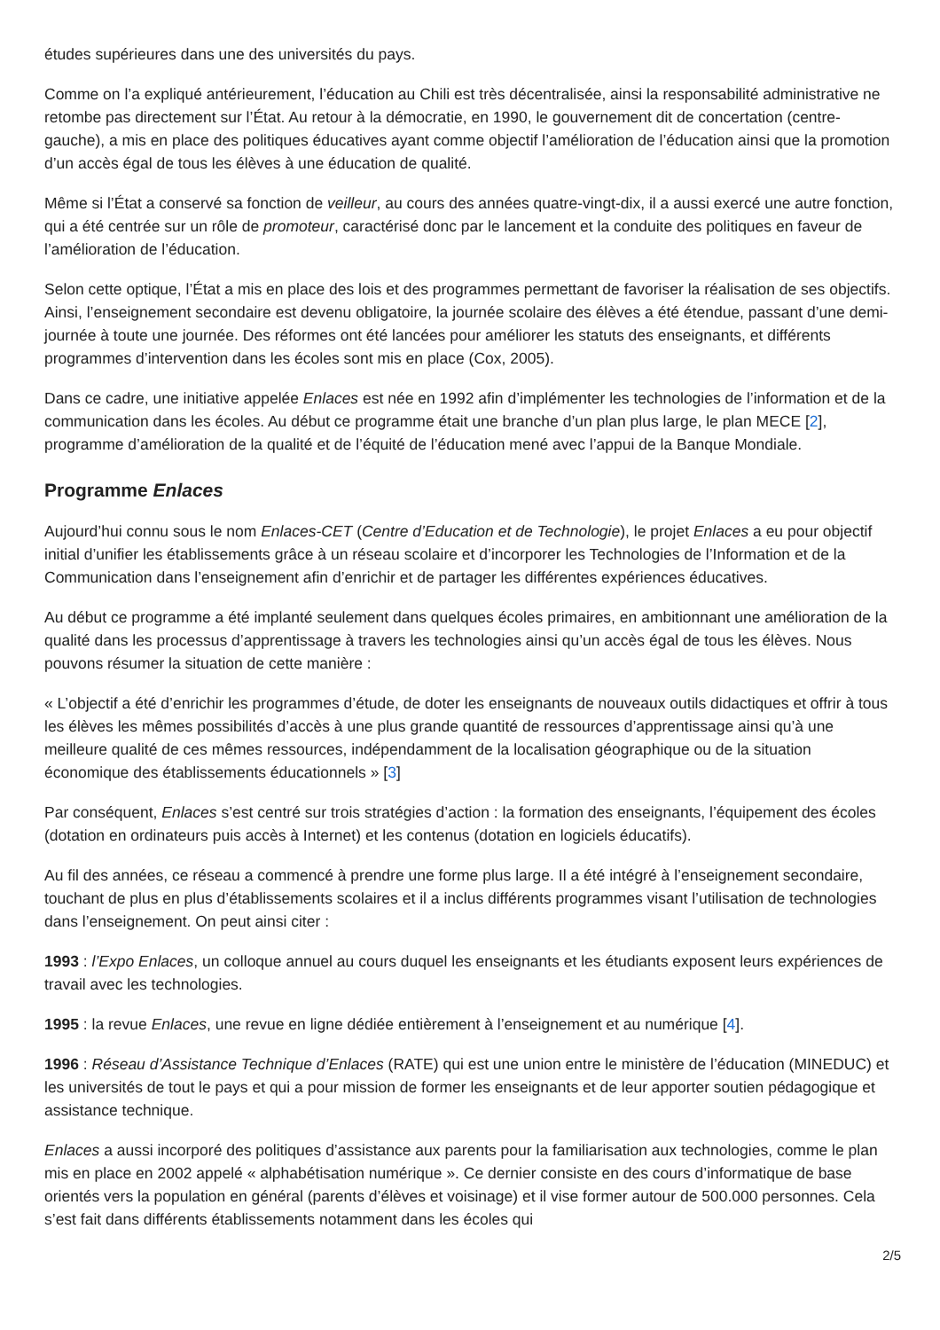études supérieures dans une des universités du pays.
Comme on l’a expliqué antérieurement, l’éducation au Chili est très décentralisée, ainsi la responsabilité administrative ne retombe pas directement sur l’État. Au retour à la démocratie, en 1990, le gouvernement dit de concertation (centre-gauche), a mis en place des politiques éducatives ayant comme objectif l’amélioration de l’éducation ainsi que la promotion d’un accès égal de tous les élèves à une éducation de qualité.
Même si l’État a conservé sa fonction de veilleur, au cours des années quatre-vingt-dix, il a aussi exercé une autre fonction, qui a été centrée sur un rôle de promoteur, caractérisé donc par le lancement et la conduite des politiques en faveur de l’amélioration de l’éducation.
Selon cette optique, l’État a mis en place des lois et des programmes permettant de favoriser la réalisation de ses objectifs. Ainsi, l’enseignement secondaire est devenu obligatoire, la journée scolaire des élèves a été étendue, passant d’une demi-journée à toute une journée. Des réformes ont été lancées pour améliorer les statuts des enseignants, et différents programmes d’intervention dans les écoles sont mis en place (Cox, 2005).
Dans ce cadre, une initiative appelée Enlaces est née en 1992 afin d’implémenter les technologies de l’information et de la communication dans les écoles. Au début ce programme était une branche d’un plan plus large, le plan MECE [2], programme d’amélioration de la qualité et de l’équité de l’éducation mené avec l’appui de la Banque Mondiale.
Programme Enlaces
Aujourd’hui connu sous le nom Enlaces-CET (Centre d’Education et de Technologie), le projet Enlaces a eu pour objectif initial d’unifier les établissements grâce à un réseau scolaire et d’incorporer les Technologies de l’Information et de la Communication dans l’enseignement afin d’enrichir et de partager les différentes expériences éducatives.
Au début ce programme a été implanté seulement dans quelques écoles primaires, en ambitionnant une amélioration de la qualité dans les processus d’apprentissage à travers les technologies ainsi qu’un accès égal de tous les élèves. Nous pouvons résumer la situation de cette manière :
« L’objectif a été d’enrichir les programmes d’étude, de doter les enseignants de nouveaux outils didactiques et offrir à tous les élèves les mêmes possibilités d’accès à une plus grande quantité de ressources d’apprentissage ainsi qu’à une meilleure qualité de ces mêmes ressources, indépendamment de la localisation géographique ou de la situation économique des établissements éducationnels » [3]
Par conséquent, Enlaces s’est centré sur trois stratégies d’action : la formation des enseignants, l’équipement des écoles (dotation en ordinateurs puis accès à Internet) et les contenus (dotation en logiciels éducatifs).
Au fil des années, ce réseau a commencé à prendre une forme plus large. Il a été intégré à l’enseignement secondaire, touchant de plus en plus d’établissements scolaires et il a inclus différents programmes visant l’utilisation de technologies dans l’enseignement. On peut ainsi citer :
1993 : l’Expo Enlaces, un colloque annuel au cours duquel les enseignants et les étudiants exposent leurs expériences de travail avec les technologies.
1995 : la revue Enlaces, une revue en ligne dédiée entièrement à l’enseignement et au numérique [4].
1996 : Réseau d’Assistance Technique d’Enlaces (RATE) qui est une union entre le ministère de l’éducation (MINEDUC) et les universités de tout le pays et qui a pour mission de former les enseignants et de leur apporter soutien pédagogique et assistance technique.
Enlaces a aussi incorporé des politiques d’assistance aux parents pour la familiarisation aux technologies, comme le plan mis en place en 2002 appelé « alphabétisation numérique ». Ce dernier consiste en des cours d’informatique de base orientés vers la population en général (parents d’élèves et voisinage) et il vise former autour de 500.000 personnes. Cela s’est fait dans différents établissements notamment dans les écoles qui
2/5